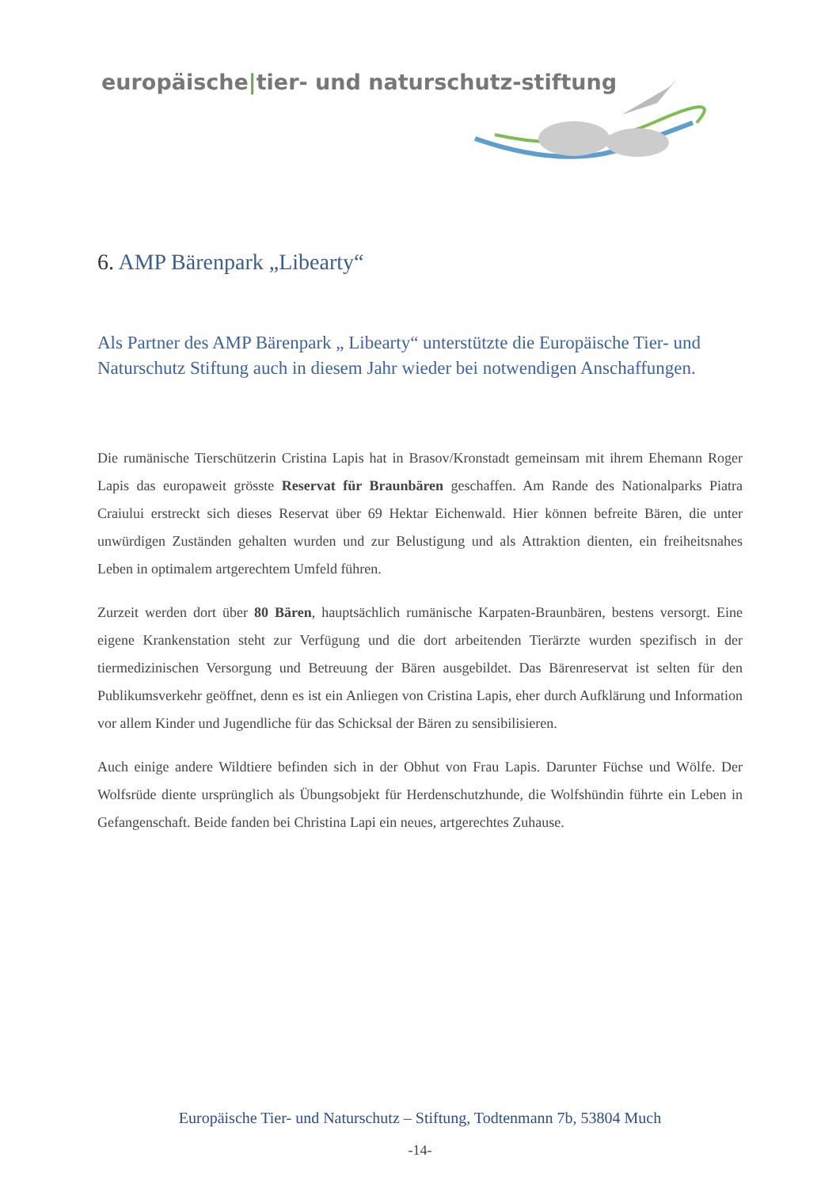europäische|tier- und naturschutz-stiftung
6. AMP Bärenpark „Libearty“
Als Partner des AMP Bärenpark „ Libearty“ unterstützte die Europäische Tier- und Naturschutz Stiftung auch in diesem Jahr wieder bei notwendigen Anschaffungen.
Die rumänische Tierschützerin Cristina Lapis hat in Brasov/Kronstadt gemeinsam mit ihrem Ehemann Roger Lapis das europaweit grösste Reservat für Braunbären geschaffen. Am Rande des Nationalparks Piatra Craiului erstreckt sich dieses Reservat über 69 Hektar Eichenwald. Hier können befreite Bären, die unter unwürdigen Zuständen gehalten wurden und zur Belustigung und als Attraktion dienten, ein freiheitsnahes Leben in optimalem artgerechtem Umfeld führen.
Zurzeit werden dort über 80 Bären, hauptsächlich rumänische Karpaten-Braunbären, bestens versorgt. Eine eigene Krankenstation steht zur Verfügung und die dort arbeitenden Tierärzte wurden spezifisch in der tiermedizinischen Versorgung und Betreuung der Bären ausgebildet. Das Bärenreservat ist selten für den Publikumsverkehr geöffnet, denn es ist ein Anliegen von Cristina Lapis, eher durch Aufklärung und Information vor allem Kinder und Jugendliche für das Schicksal der Bären zu sensibilisieren.
Auch einige andere Wildtiere befinden sich in der Obhut von Frau Lapis. Darunter Füchse und Wölfe. Der Wolfsrüde diente ursprünglich als Übungsobjekt für Herdenschutzhunde, die Wolfshündin führte ein Leben in Gefangenschaft. Beide fanden bei Christina Lapi ein neues, artgerechtes Zuhause.
Europäische Tier- und Naturschutz – Stiftung, Todtenmann 7b, 53804 Much
-14-